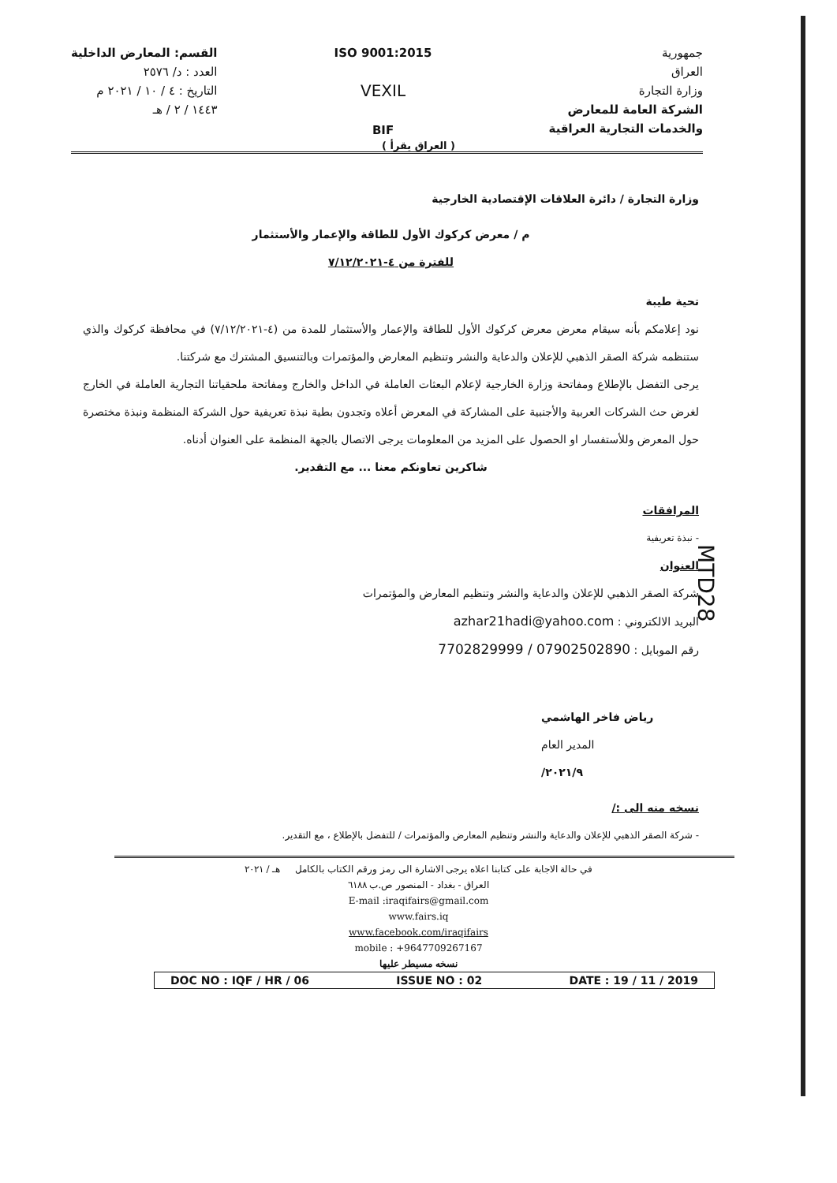جمهورية
العراق
وزارة التجارة
الشركة العامة للمعارض
والخدمات التجارية العراقية
ISO 9001:2015
VEXIL
BIF
القسم: المعارض الداخلية
العدد : د/ ٢٥٧٦
التاريخ : ٤ / ١٠ / ٢٠٢١ م
١٤٤٣ / ٢ / هـ
( العراق يقرأ )
وزارة التجارة / دائرة العلاقات الإقتصادية الخارجية
م / معرض كركوك الأول للطاقة والإعمار والأستثمار
للفترة من ٤-٧/١٢/٢٠٢١
تحية طيبة
نود إعلامكم بأنه سيقام معرض معرض كركوك الأول للطاقة والإعمار والأستثمار للمدة من (٤-٧/١٢/٢٠٢١) في محافظة كركوك والذي ستنظمه شركة الصقر الذهبي للإعلان والدعاية والنشر وتنظيم المعارض والمؤتمرات وبالتنسيق المشترك مع شركتنا.
يرجى التفضل بالإطلاع ومفاتحة وزارة الخارجية لإعلام البعثات العاملة في الداخل والخارج ومفاتحة ملحقياتنا التجارية العاملة في الخارج لغرض حث الشركات العربية والأجنبية على المشاركة في المعرض أعلاه وتجدون بطية نبذة تعريفية حول الشركة المنظمة ونبذة مختصرة حول المعرض وللأستفسار او الحصول على المزيد من المعلومات يرجى الاتصال بالجهة المنظمة على العنوان أدناه.
شاكرين تعاونكم معنا ... مع التقدير.
المرافقات
- نبذة تعريفية
العنوان
شركة الصقر الذهبي للإعلان والدعاية والنشر وتنظيم المعارض والمؤتمرات
البريد الالكتروني : azhar21hadi@yahoo.com
رقم الموبايل : 7702829999 / 07902502890
رياض فاخر الهاشمي
المدير العام
٢٠٢١/٩/
نسخه منه الى :/
- شركة الصقر الذهبي للإعلان والدعاية والنشر وتنظيم المعارض والمؤتمرات / للتفضل بالإطلاع ، مع التقدير.
MTD28
في حالة الاجابة على كتابنا اعلاه يرجى الاشارة الى رمز ورقم الكتاب بالكامل هـ / ٢٠٢١
العراق - بغداد - المنصور ص.ب ٦١٨٨
E-mail :iraqifairs@gmail.com
www.fairs.iq
www.facebook.com/iraqifairs
mobile : +9647709267167
نسخه مسيطر عليها
DOC NO : IQF / HR / 06 ISSUE NO : 02 DATE : 19 / 11 / 2019